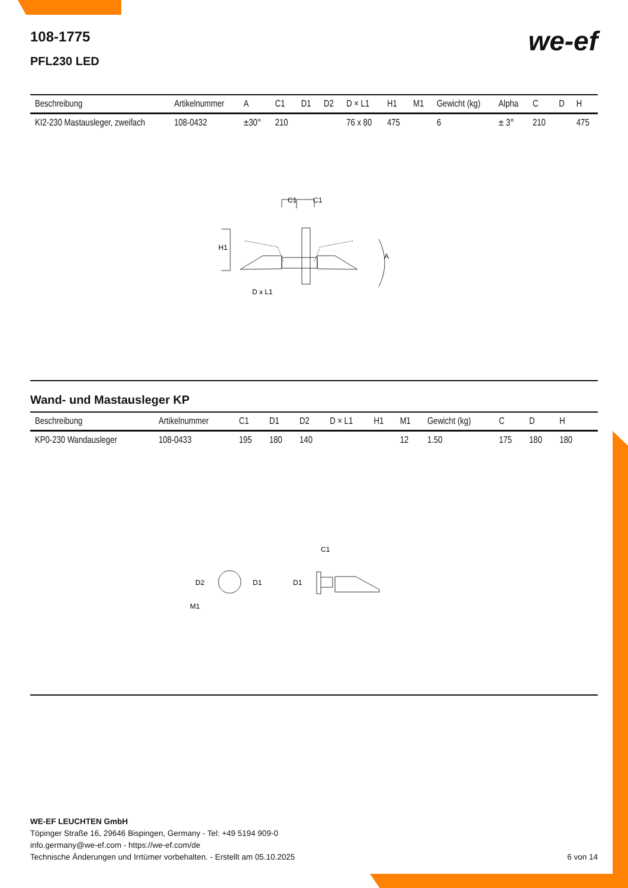108-1775
PFL230 LED
we-ef
| Beschreibung | Artikelnummer | A | C1 | D1 | D2 | D × L1 | H1 | M1 | Gewicht (kg) | Alpha | C | D | H |
| --- | --- | --- | --- | --- | --- | --- | --- | --- | --- | --- | --- | --- | --- |
| KI2-230 Mastausleger, zweifach | 108-0432 | ±30° | 210 | | | 76 x 80 | 475 | | 6 | ± 3° | 210 | | 475 |
H1
C1
C1
A
D x L1
Wand- und Mastausleger KP
| Beschreibung | Artikelnummer | C1 | D1 | D2 | D × L1 | H1 | M1 | Gewicht (kg) | C | D | H | |
| --- | --- | --- | --- | --- | --- | --- | --- | --- | --- | --- | --- | --- |
| KP0-230 Wandausleger | 108-0433 | 195 | 180 | 140 | | | 12 | 1.50 | 175 | 180 | 180 | |
D2
D1
D1
M1
C1
WE-EF LEUCHTEN GmbH
Töpinger Straße 16, 29646 Bispingen, Germany - Tel: +49 5194 909-0
info.germany@we-ef.com - https://we-ef.com/de
Technische Änderungen und Irrtümer vorbehalten. - Erstellt am 05.10.2025 6 von 14